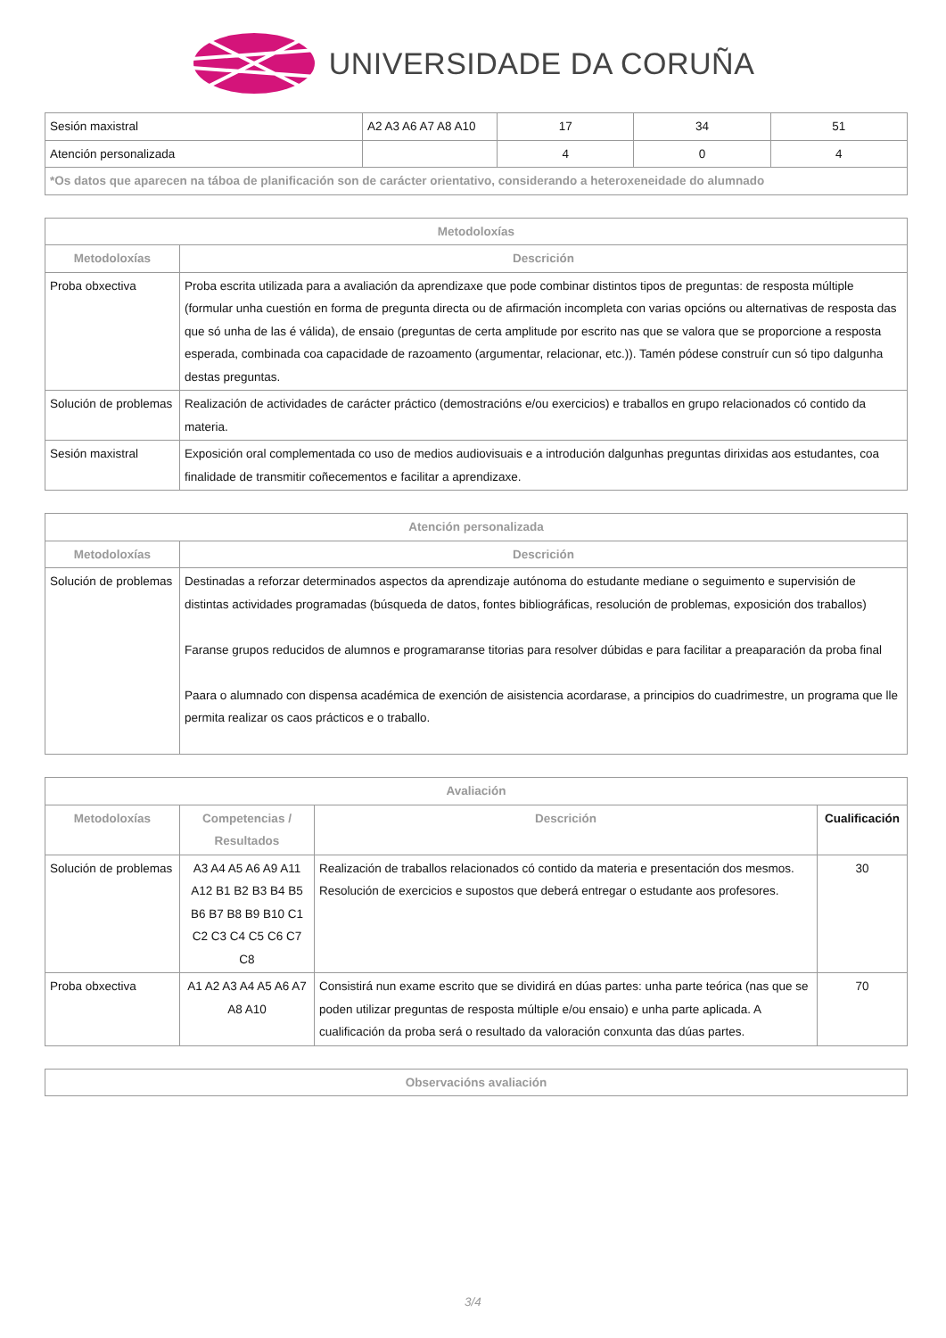UNIVERSIDADE DA CORUÑA
| Sesión maxistral | A2 A3 A6 A7 A8 A10 | 17 | 34 | 51 |
| Atención personalizada | | 4 | 0 | 4 |
| *Os datos que aparecen na táboa de planificación son de carácter orientativo, considerando a heteroxeneidade do alumnado | | | | |
| Metodoloxías | |
| --- | --- |
| Metodoloxías | Descrición |
| Proba obxectiva | Proba escrita utilizada para a avaliación da aprendizaxe que pode combinar distintos tipos de preguntas: de resposta múltiple (formular unha cuestión en forma de pregunta directa ou de afirmación incompleta con varias opcións ou alternativas de resposta das que só unha de las é válida), de ensaio (preguntas de certa amplitude por escrito nas que se valora que se proporcione a resposta esperada, combinada coa capacidade de razoamento (argumentar, relacionar, etc.)). Tamén pódese construír cun só tipo dalgunha destas preguntas. |
| Solución de problemas | Realización de actividades de carácter práctico (demostracións e/ou exercicios) e traballos en grupo relacionados có contido da materia. |
| Sesión maxistral | Exposición oral complementada co uso de medios audiovisuais e a introdución dalgunhas preguntas dirixidas aos estudantes, coa finalidade de transmitir coñecementos e facilitar a aprendizaxe. |
| Atención personalizada | |
| --- | --- |
| Metodoloxías | Descrición |
| Solución de problemas | Destinadas a reforzar determinados aspectos da aprendizaje autónoma do estudante mediane o seguimento e supervisión de distintas actividades programadas (búsqueda de datos, fontes bibliográficas, resolución de problemas, exposición dos traballos) Faranse grupos reducidos de alumnos e programaranse titorias para resolver dúbidas e para facilitar a preaparación da proba final Paara o alumnado con dispensa académica de exención de aisistencia acordarase, a principios do cuadrimestre, un programa que lle permita realizar os caos prácticos e o traballo. |
| Avaliación | | | |
| --- | --- | --- | --- |
| Metodoloxías | Competencias / Resultados | Descrición | Cualificación |
| Solución de problemas | A3 A4 A5 A6 A9 A11 A12 B1 B2 B3 B4 B5 B6 B7 B8 B9 B10 C1 C2 C3 C4 C5 C6 C7 C8 | Realización de traballos relacionados có contido da materia e presentación dos mesmos. Resolución de exercicios e supostos que deberá entregar o estudante aos profesores. | 30 |
| Proba obxectiva | A1 A2 A3 A4 A5 A6 A7 A8 A10 | Consistirá nun exame escrito que se dividirá en dúas partes: unha parte teórica (nas que se poden utilizar preguntas de resposta múltiple e/ou ensaio) e unha parte aplicada. A cualificación da proba será o resultado da valoración conxunta das dúas partes. | 70 |
| Observacións avaliación |
| --- |
3/4